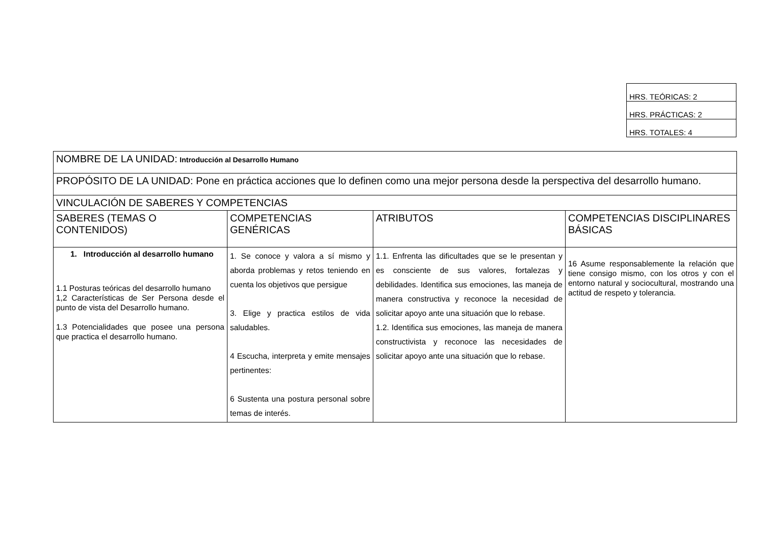| HRS. TEÓRICAS: 2 |
| HRS. PRÁCTICAS: 2 |
| HRS. TOTALES: 4 |
| NOMBRE DE LA UNIDAD: Introducción al Desarrollo Humano | | | |
| PROPÓSITO DE LA UNIDAD: Pone en práctica acciones que lo definen como una mejor persona desde la perspectiva del desarrollo humano. | | | |
| VINCULACIÓN DE SABERES Y COMPETENCIAS | | | |
| SABERES (TEMAS O CONTENIDOS) | COMPETENCIAS GENÉRICAS | ATRIBUTOS | COMPETENCIAS DISCIPLINARES BÁSICAS |
| 1. Introducción al desarrollo humano 1.1 Posturas teóricas del desarrollo humano 1,2 Características de Ser Persona desde el punto de vista del Desarrollo humano. 1.3 Potencialidades que posee una persona que practica el desarrollo humano. | 1. Se conoce y valora a sí mismo y aborda problemas y retos teniendo en cuenta los objetivos que persigue 3. Elige y practica estilos de vida saludables. 4 Escucha, interpreta y emite mensajes pertinentes: 6 Sustenta una postura personal sobre temas de interés. | 1.1. Enfrenta las dificultades que se le presentan y es consciente de sus valores, fortalezas y debilidades. Identifica sus emociones, las maneja de manera constructiva y reconoce la necesidad de solicitar apoyo ante una situación que lo rebase. 1.2. Identifica sus emociones, las maneja de manera constructivista y reconoce las necesidades de solicitar apoyo ante una situación que lo rebase. | 16 Asume responsablemente la relación que tiene consigo mismo, con los otros y con el entorno natural y sociocultural, mostrando una actitud de respeto y tolerancia. |